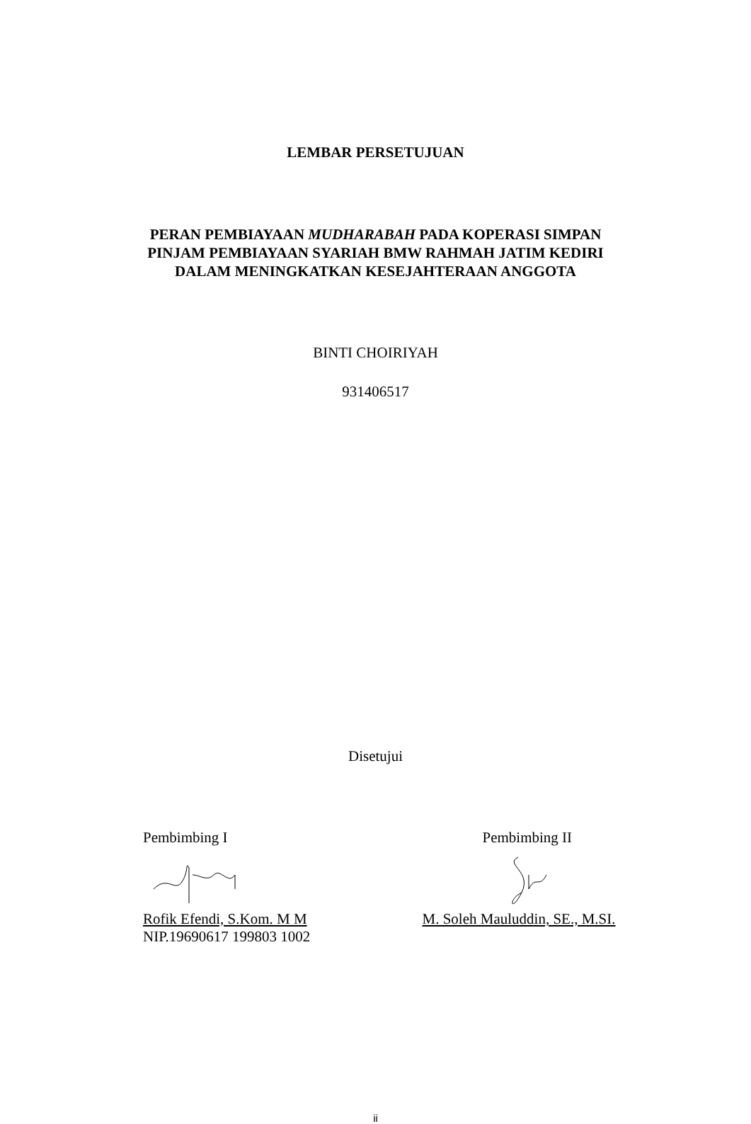LEMBAR PERSETUJUAN
PERAN PEMBIAYAAN MUDHARABAH PADA KOPERASI SIMPAN
PINJAM PEMBIAYAAN SYARIAH BMW RAHMAH JATIM KEDIRI
DALAM MENINGKATKAN KESEJAHTERAAN ANGGOTA
BINTI CHOIRIYAH
931406517
Disetujui
Pembimbing I
Rofik Efendi, S.Kom. M M
NIP.19690617 199803 1002
Pembimbing II
M. Soleh Mauluddin, SE., M.SI.
ii